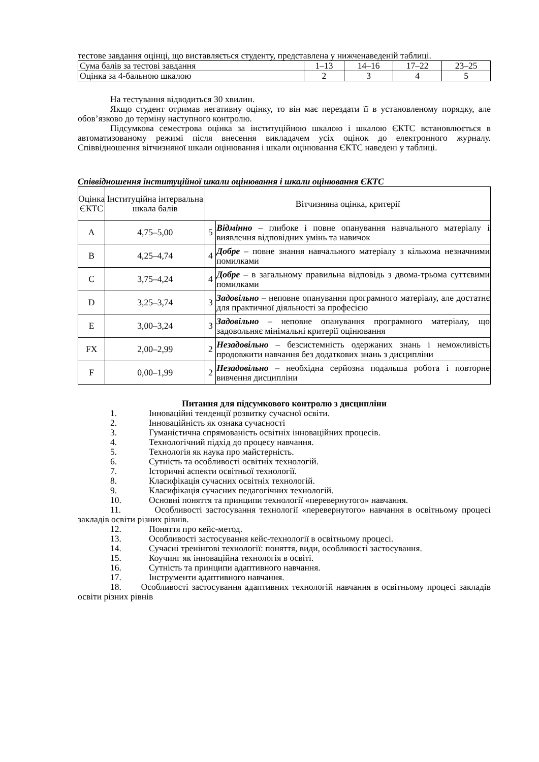тестове завдання оцінці, що виставляється студенту, представлена у нижченаведеній таблиці.
| Сума балів за тестові завдання | 1–13 | 14–16 | 17–22 | 23–25 |
| Оцінка за 4-бальною шкалою | 2 | 3 | 4 | 5 |
На тестування відводиться 30 хвилин.
Якщо студент отримав негативну оцінку, то він має перездати її в установленому порядку, але обов’язково до терміну наступного контролю.
Підсумкова семестрова оцінка за інституційною шкалою і шкалою ЄКТС встановлюється в автоматизованому режимі після внесення викладачем усіх оцінок до електронного журналу. Співвідношення вітчизняної шкали оцінювання і шкали оцінювання ЄКТС наведені у таблиці.
Співвідношення інституційної шкали оцінювання і шкали оцінювання ЄКТС
| Оцінка ЄКТС | Інституційна інтервальна шкала балів | Вітчизняна оцінка, критерії | |
| A | 4,75–5,00 | 5 | Відмінно – глибоке і повне опанування навчального матеріалу і виявлення відповідних умінь та навичок |
| B | 4,25–4,74 | 4 | Добре – повне знання навчального матеріалу з кількома незначними помилками |
| C | 3,75–4,24 | 4 | Добре – в загальному правильна відповідь з двома-трьома суттєвими помилками |
| D | 3,25–3,74 | 3 | Задовільно – неповне опанування програмного матеріалу, але достатнє для практичної діяльності за професією |
| E | 3,00–3,24 | 3 | Задовільно – неповне опанування програмного матеріалу, що задовольняє мінімальні критерії оцінювання |
| FX | 2,00–2,99 | 2 | Незадовільно – безсистемність одержаних знань і неможливість продовжити навчання без додаткових знань з дисципліни |
| F | 0,00–1,99 | 2 | Незадовільно – необхідна серйозна подальша робота і повторне вивчення дисципліни |
Питання для підсумкового контролю з дисципліни
1. Інноваційні тенденції розвитку сучасної освіти.
2. Інноваційність як ознака сучасності
3. Гуманістична спрямованість освітніх інноваційних процесів.
4. Технологічний підхід до процесу навчання.
5. Технологія як наука про майстерність.
6. Сутність та особливості освітніх технологій.
7. Історичні аспекти освітньої технології.
8. Класифікація сучасних освітніх технологій.
9. Класифікація сучасних педагогічних технологій.
10. Основні поняття та принципи технології «перевернутого» навчання.
11. Особливості застосування технології «перевернутого» навчання в освітньому процесі закладів освіти різних рівнів.
12. Поняття про кейс-метод.
13. Особливості застосування кейс-технології в освітньому процесі.
14. Сучасні тренінгові технології: поняття, види, особливості застосування.
15. Коучинг як інноваційна технологія в освіті.
16. Сутність та принципи адаптивного навчання.
17. Інструменти адаптивного навчання.
18. Особливості застосування адаптивних технологій навчання в освітньому процесі закладів освіти різних рівнів